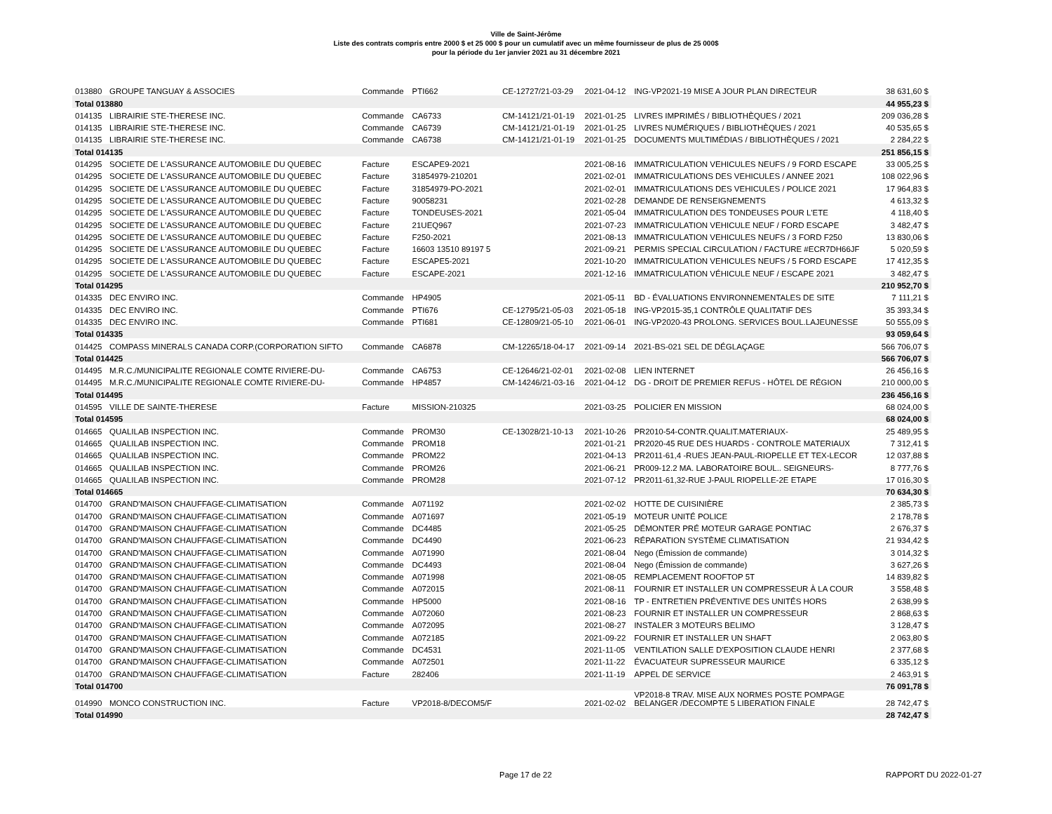Ville de Saint-Jérôme
Liste des contrats compris entre 2000 $ et 25 000 $ pour un cumulatif avec un même fournisseur de plus de 25 000$
pour la période du 1er janvier 2021 au 31 décembre 2021
| 013880 | GROUPE TANGUAY & ASSOCIES | Commande | PTI662 | CE-12727/21-03-29 | 2021-04-12 | ING-VP2021-19 MISE A JOUR PLAN DIRECTEUR | 38 631,60 $ |
| Total 013880 | | | | | | | 44 955,23 $ |
| 014135 | LIBRAIRIE STE-THERESE INC. | Commande | CA6733 | CM-14121/21-01-19 | 2021-01-25 | LIVRES IMPRIMÉS / BIBLIOTHÈQUES / 2021 | 209 036,28 $ |
| 014135 | LIBRAIRIE STE-THERESE INC. | Commande | CA6739 | CM-14121/21-01-19 | 2021-01-25 | LIVRES NUMÉRIQUES / BIBLIOTHÈQUES / 2021 | 40 535,65 $ |
| 014135 | LIBRAIRIE STE-THERESE INC. | Commande | CA6738 | CM-14121/21-01-19 | 2021-01-25 | DOCUMENTS MULTIMÉDIAS / BIBLIOTHÈQUES / 2021 | 2 284,22 $ |
| Total 014135 | | | | | | | 251 856,15 $ |
| 014295 | SOCIETE DE L'ASSURANCE AUTOMOBILE DU QUEBEC | Facture | ESCAPE9-2021 | | 2021-08-16 | IMMATRICULATION VEHICULES NEUFS / 9 FORD ESCAPE | 33 005,25 $ |
| 014295 | SOCIETE DE L'ASSURANCE AUTOMOBILE DU QUEBEC | Facture | 31854979-210201 | | 2021-02-01 | IMMATRICULATIONS DES VEHICULES / ANNEE 2021 | 108 022,96 $ |
| 014295 | SOCIETE DE L'ASSURANCE AUTOMOBILE DU QUEBEC | Facture | 31854979-PO-2021 | | 2021-02-01 | IMMATRICULATIONS DES VEHICULES / POLICE 2021 | 17 964,83 $ |
| 014295 | SOCIETE DE L'ASSURANCE AUTOMOBILE DU QUEBEC | Facture | 90058231 | | 2021-02-28 | DEMANDE DE RENSEIGNEMENTS | 4 613,32 $ |
| 014295 | SOCIETE DE L'ASSURANCE AUTOMOBILE DU QUEBEC | Facture | TONDEUSES-2021 | | 2021-05-04 | IMMATRICULATION DES TONDEUSES POUR L'ETE | 4 118,40 $ |
| 014295 | SOCIETE DE L'ASSURANCE AUTOMOBILE DU QUEBEC | Facture | 21UEQ967 | | 2021-07-23 | IMMATRICULATION VEHICULE NEUF / FORD ESCAPE | 3 482,47 $ |
| 014295 | SOCIETE DE L'ASSURANCE AUTOMOBILE DU QUEBEC | Facture | F250-2021 | | 2021-08-13 | IMMATRICULATION VEHICULES NEUFS / 3 FORD F250 | 13 830,06 $ |
| 014295 | SOCIETE DE L'ASSURANCE AUTOMOBILE DU QUEBEC | Facture | 16603 13510 89197 5 | | 2021-09-21 | PERMIS SPECIAL CIRCULATION / FACTURE #ECR7DH66JF | 5 020,59 $ |
| 014295 | SOCIETE DE L'ASSURANCE AUTOMOBILE DU QUEBEC | Facture | ESCAPE5-2021 | | 2021-10-20 | IMMATRICULATION VEHICULES NEUFS / 5 FORD ESCAPE | 17 412,35 $ |
| 014295 | SOCIETE DE L'ASSURANCE AUTOMOBILE DU QUEBEC | Facture | ESCAPE-2021 | | 2021-12-16 | IMMATRICULATION VÉHICULE NEUF / ESCAPE 2021 | 3 482,47 $ |
| Total 014295 | | | | | | | 210 952,70 $ |
| 014335 | DEC ENVIRO INC. | Commande | HP4905 | | 2021-05-11 | BD - ÉVALUATIONS ENVIRONNEMENTALES DE SITE | 7 111,21 $ |
| 014335 | DEC ENVIRO INC. | Commande | PTI676 | CE-12795/21-05-03 | 2021-05-18 | ING-VP2015-35,1 CONTRÔLE QUALITATIF DES | 35 393,34 $ |
| 014335 | DEC ENVIRO INC. | Commande | PTI681 | CE-12809/21-05-10 | 2021-06-01 | ING-VP2020-43 PROLONG. SERVICES BOUL.LAJEUNESSE | 50 555,09 $ |
| Total 014335 | | | | | | | 93 059,64 $ |
| 014425 | COMPASS MINERALS CANADA CORP.(CORPORATION SIFTO | Commande | CA6878 | CM-12265/18-04-17 | 2021-09-14 | 2021-BS-021 SEL DE DÉGLAÇAGE | 566 706,07 $ |
| Total 014425 | | | | | | | 566 706,07 $ |
| 014495 | M.R.C./MUNICIPALITE REGIONALE COMTE RIVIERE-DU- | Commande | CA6753 | CE-12646/21-02-01 | 2021-02-08 | LIEN INTERNET | 26 456,16 $ |
| 014495 | M.R.C./MUNICIPALITE REGIONALE COMTE RIVIERE-DU- | Commande | HP4857 | CM-14246/21-03-16 | 2021-04-12 | DG - DROIT DE PREMIER REFUS - HÔTEL DE RÉGION | 210 000,00 $ |
| Total 014495 | | | | | | | 236 456,16 $ |
| 014595 | VILLE DE SAINTE-THERESE | Facture | MISSION-210325 | | 2021-03-25 | POLICIER EN MISSION | 68 024,00 $ |
| Total 014595 | | | | | | | 68 024,00 $ |
| 014665 | QUALILAB INSPECTION INC. | Commande | PROM30 | CE-13028/21-10-13 | 2021-10-26 | PR2010-54-CONTR.QUALIT.MATERIAUX- | 25 489,95 $ |
| 014665 | QUALILAB INSPECTION INC. | Commande | PROM18 | | 2021-01-21 | PR2020-45 RUE DES HUARDS - CONTROLE MATERIAUX | 7 312,41 $ |
| 014665 | QUALILAB INSPECTION INC. | Commande | PROM22 | | 2021-04-13 | PR2011-61,4 -RUES JEAN-PAUL-RIOPELLE ET TEX-LECOR | 12 037,88 $ |
| 014665 | QUALILAB INSPECTION INC. | Commande | PROM26 | | 2021-06-21 | PR009-12.2 MA. LABORATOIRE BOUL.. SEIGNEURS- | 8 777,76 $ |
| 014665 | QUALILAB INSPECTION INC. | Commande | PROM28 | | 2021-07-12 | PR2011-61,32-RUE J-PAUL RIOPELLE-2E ETAPE | 17 016,30 $ |
| Total 014665 | | | | | | | 70 634,30 $ |
| 014700 | GRAND'MAISON CHAUFFAGE-CLIMATISATION | Commande | A071192 | | 2021-02-02 | HOTTE DE CUISINIÈRE | 2 385,73 $ |
| 014700 | GRAND'MAISON CHAUFFAGE-CLIMATISATION | Commande | A071697 | | 2021-05-19 | MOTEUR UNITÉ POLICE | 2 178,78 $ |
| 014700 | GRAND'MAISON CHAUFFAGE-CLIMATISATION | Commande | DC4485 | | 2021-05-25 | DÉMONTER PRÉ MOTEUR GARAGE PONTIAC | 2 676,37 $ |
| 014700 | GRAND'MAISON CHAUFFAGE-CLIMATISATION | Commande | DC4490 | | 2021-06-23 | RÉPARATION SYSTÈME CLIMATISATION | 21 934,42 $ |
| 014700 | GRAND'MAISON CHAUFFAGE-CLIMATISATION | Commande | A071990 | | 2021-08-04 | Nego (Émission de commande) | 3 014,32 $ |
| 014700 | GRAND'MAISON CHAUFFAGE-CLIMATISATION | Commande | DC4493 | | 2021-08-04 | Nego (Émission de commande) | 3 627,26 $ |
| 014700 | GRAND'MAISON CHAUFFAGE-CLIMATISATION | Commande | A071998 | | 2021-08-05 | REMPLACEMENT ROOFTOP 5T | 14 839,82 $ |
| 014700 | GRAND'MAISON CHAUFFAGE-CLIMATISATION | Commande | A072015 | | 2021-08-11 | FOURNIR ET INSTALLER UN COMPRESSEUR À LA COUR | 3 558,48 $ |
| 014700 | GRAND'MAISON CHAUFFAGE-CLIMATISATION | Commande | HP5000 | | 2021-08-16 | TP - ENTRETIEN PRÉVENTIVE DES UNITÉS HORS | 2 638,99 $ |
| 014700 | GRAND'MAISON CHAUFFAGE-CLIMATISATION | Commande | A072060 | | 2021-08-23 | FOURNIR ET INSTALLER UN COMPRESSEUR | 2 868,63 $ |
| 014700 | GRAND'MAISON CHAUFFAGE-CLIMATISATION | Commande | A072095 | | 2021-08-27 | INSTALER 3 MOTEURS BELIMO | 3 128,47 $ |
| 014700 | GRAND'MAISON CHAUFFAGE-CLIMATISATION | Commande | A072185 | | 2021-09-22 | FOURNIR ET INSTALLER UN SHAFT | 2 063,80 $ |
| 014700 | GRAND'MAISON CHAUFFAGE-CLIMATISATION | Commande | DC4531 | | 2021-11-05 | VENTILATION SALLE D'EXPOSITION CLAUDE HENRI | 2 377,68 $ |
| 014700 | GRAND'MAISON CHAUFFAGE-CLIMATISATION | Commande | A072501 | | 2021-11-22 | ÉVACUATEUR SUPRESSEUR MAURICE | 6 335,12 $ |
| 014700 | GRAND'MAISON CHAUFFAGE-CLIMATISATION | Facture | 282406 | | 2021-11-19 | APPEL DE SERVICE | 2 463,91 $ |
| Total 014700 | | | | | | | 76 091,78 $ |
| 014990 | MONCO CONSTRUCTION INC. | Facture | VP2018-8/DECOM5/F | | 2021-02-02 | VP2018-8 TRAV. MISE AUX NORMES POSTE POMPAGE BELANGER /DECOMPTE 5 LIBERATION FINALE | 28 742,47 $ |
| Total 014990 | | | | | | | 28 742,47 $ |
Page 17 de 22 RAPPORT DU 2022-01-27